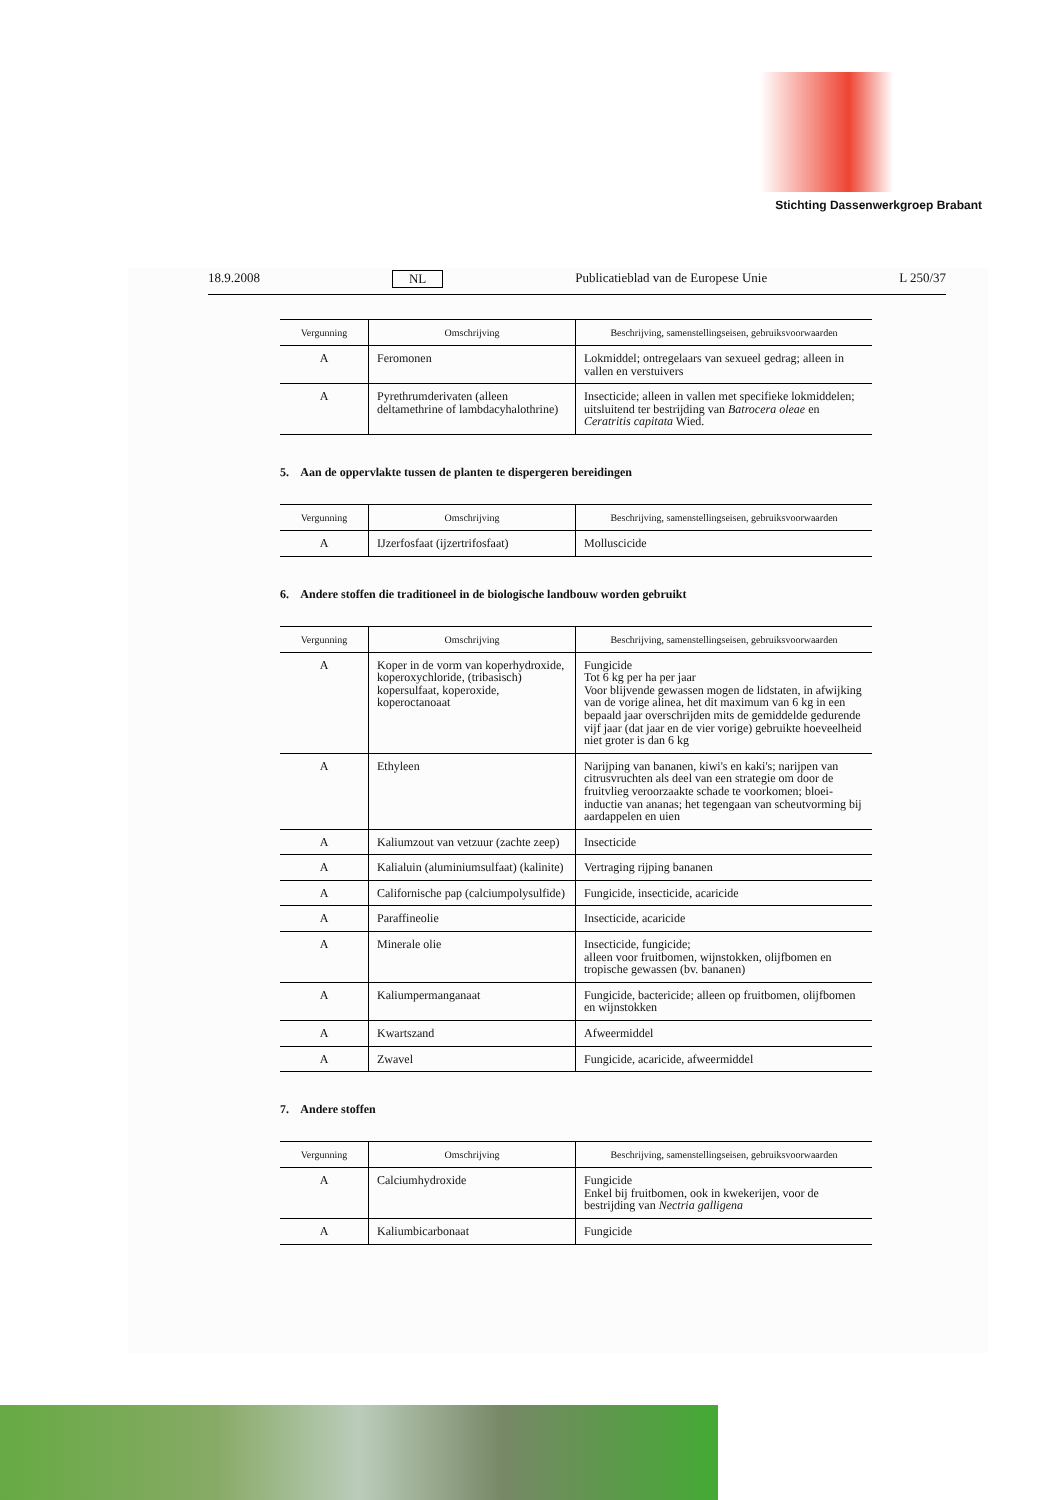Stichting Dassenwerkgroep Brabant
18.9.2008 NL Publicatieblad van de Europese Unie L 250/37
| Vergunning | Omschrijving | Beschrijving, samenstellingseisen, gebruiksvoorwaarden |
| --- | --- | --- |
| A | Feromonen | Lokmiddel; ontregelaars van sexueel gedrag; alleen in vallen en verstuivers |
| A | Pyrethrumderivaten (alleen deltamethrine of lambdacyhalothrine) | Insecticide; alleen in vallen met specifieke lokmiddelen; uitsluitend ter bestrijding van Batrocera oleae en Ceratritis capitata Wied. |
5. Aan de oppervlakte tussen de planten te dispergeren bereidingen
| Vergunning | Omschrijving | Beschrijving, samenstellingseisen, gebruiksvoorwaarden |
| --- | --- | --- |
| A | IJzerfosfaat (ijzertrifosfaat) | Molluscicide |
6. Andere stoffen die traditioneel in de biologische landbouw worden gebruikt
| Vergunning | Omschrijving | Beschrijving, samenstellingseisen, gebruiksvoorwaarden |
| --- | --- | --- |
| A | Koper in de vorm van koperhydroxide, koperoxychloride, (tribasisch) kopersulfaat, koperoxide, koperoctanoaat | Fungicide Tot 6 kg per ha per jaar Voor blijvende gewassen mogen de lidstaten, in afwijking van de vorige alinea, het dit maximum van 6 kg in een bepaald jaar overschrijden mits de gemiddelde gedurende vijf jaar (dat jaar en de vier vorige) gebruikte hoeveelheid niet groter is dan 6 kg |
| A | Ethyleen | Narijping van bananen, kiwi's en kaki's; narijpen van citrusvruchten als deel van een strategie om door de fruitvlieg veroorzaakte schade te voorkomen; bloei-inductie van ananas; het tegengaan van scheutvorming bij aardappelen en uien |
| A | Kaliumzout van vetzuur (zachte zeep) | Insecticide |
| A | Kalialuin (aluminiumsulfaat) (kalinite) | Vertraging rijping bananen |
| A | Californische pap (calciumpolysulfide) | Fungicide, insecticide, acaricide |
| A | Paraffineolie | Insecticide, acaricide |
| A | Minerale olie | Insecticide, fungicide; alleen voor fruitbomen, wijnstokken, olijfbomen en tropische gewassen (bv. bananen) |
| A | Kaliumpermanganaat | Fungicide, bactericide; alleen op fruitbomen, olijfbomen en wijnstokken |
| A | Kwartszand | Afweermiddel |
| A | Zwavel | Fungicide, acaricide, afweermiddel |
7. Andere stoffen
| Vergunning | Omschrijving | Beschrijving, samenstellingseisen, gebruiksvoorwaarden |
| --- | --- | --- |
| A | Calciumhydroxide | Fungicide Enkel bij fruitbomen, ook in kwekerijen, voor de bestrijding van Nectria galligena |
| A | Kaliumbicarbonaat | Fungicide |